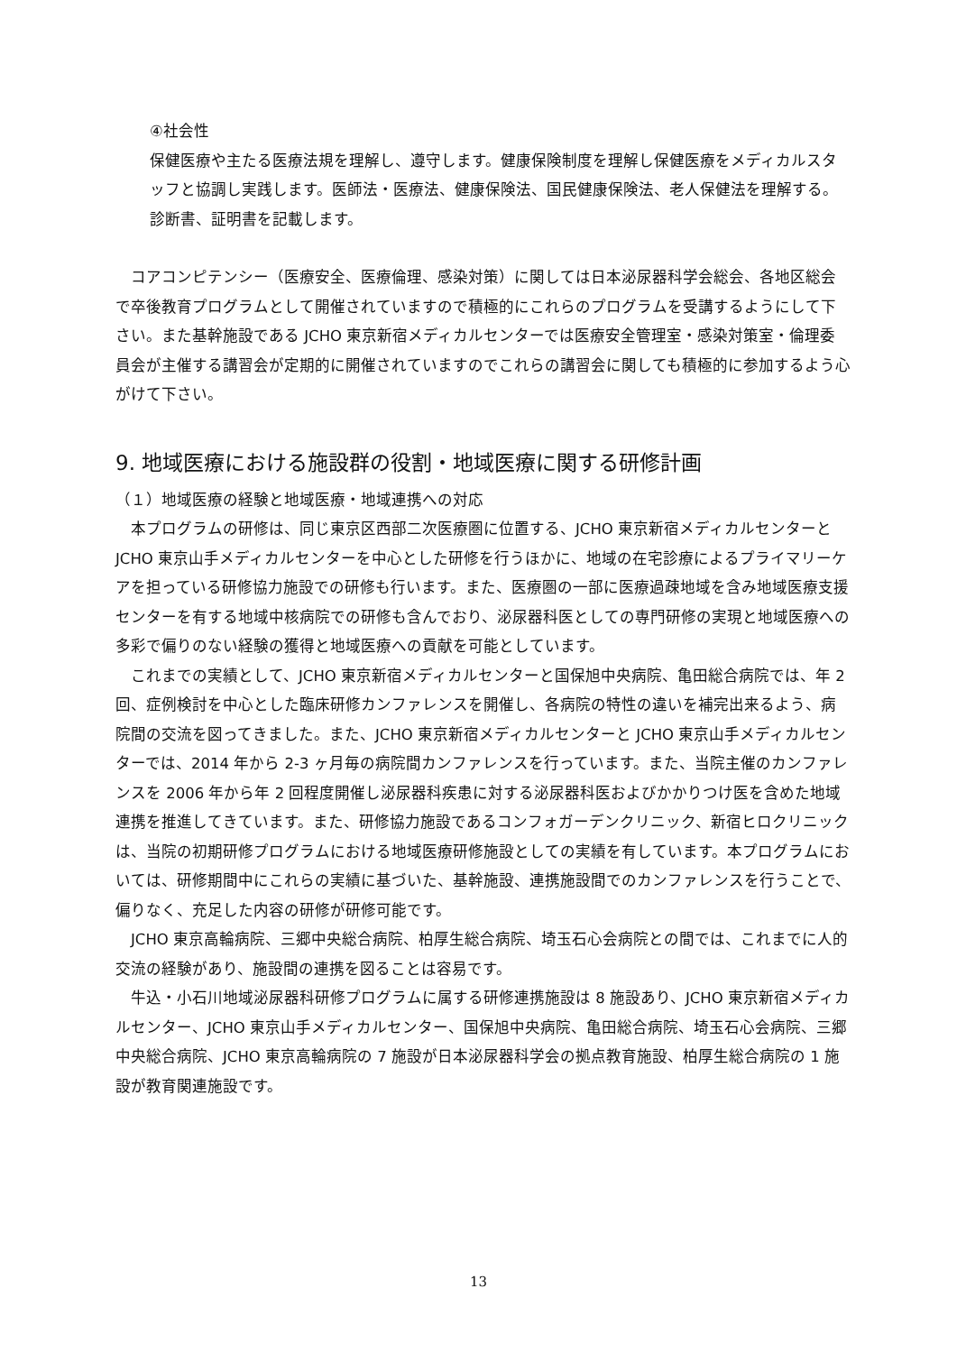④社会性
保健医療や主たる医療法規を理解し、遵守します。健康保険制度を理解し保健医療をメディカルスタッフと協調し実践します。医師法・医療法、健康保険法、国民健康保険法、老人保健法を理解する。診断書、証明書を記載します。
　コアコンピテンシー（医療安全、医療倫理、感染対策）に関しては日本泌尿器科学会総会、各地区総会で卒後教育プログラムとして開催されていますので積極的にこれらのプログラムを受講するようにして下さい。また基幹施設である JCHO 東京新宿メディカルセンターでは医療安全管理室・感染対策室・倫理委員会が主催する講習会が定期的に開催されていますのでこれらの講習会に関しても積極的に参加するよう心がけて下さい。
9. 地域医療における施設群の役割・地域医療に関する研修計画
（１）地域医療の経験と地域医療・地域連携への対応
　本プログラムの研修は、同じ東京区西部二次医療圏に位置する、JCHO 東京新宿メディカルセンターと JCHO 東京山手メディカルセンターを中心とした研修を行うほかに、地域の在宅診療によるプライマリーケアを担っている研修協力施設での研修も行います。また、医療圏の一部に医療過疎地域を含み地域医療支援センターを有する地域中核病院での研修も含んでおり、泌尿器科医としての専門研修の実現と地域医療への多彩で偏りのない経験の獲得と地域医療への貢献を可能としています。
　これまでの実績として、JCHO 東京新宿メディカルセンターと国保旭中央病院、亀田総合病院では、年 2 回、症例検討を中心とした臨床研修カンファレンスを開催し、各病院の特性の違いを補完出来るよう、病院間の交流を図ってきました。また、JCHO 東京新宿メディカルセンターと JCHO 東京山手メディカルセンターでは、2014 年から 2-3 ヶ月毎の病院間カンファレンスを行っています。また、当院主催のカンファレンスを 2006 年から年 2 回程度開催し泌尿器科疾患に対する泌尿器科医およびかかりつけ医を含めた地域連携を推進してきています。また、研修協力施設であるコンフォガーデンクリニック、新宿ヒロクリニックは、当院の初期研修プログラムにおける地域医療研修施設としての実績を有しています。本プログラムにおいては、研修期間中にこれらの実績に基づいた、基幹施設、連携施設間でのカンファレンスを行うことで、偏りなく、充足した内容の研修が研修可能です。
　JCHO 東京高輪病院、三郷中央総合病院、柏厚生総合病院、埼玉石心会病院との間では、これまでに人的交流の経験があり、施設間の連携を図ることは容易です。
　牛込・小石川地域泌尿器科研修プログラムに属する研修連携施設は 8 施設あり、JCHO 東京新宿メディカルセンター、JCHO 東京山手メディカルセンター、国保旭中央病院、亀田総合病院、埼玉石心会病院、三郷中央総合病院、JCHO 東京高輪病院の 7 施設が日本泌尿器科学会の拠点教育施設、柏厚生総合病院の 1 施設が教育関連施設です。
13